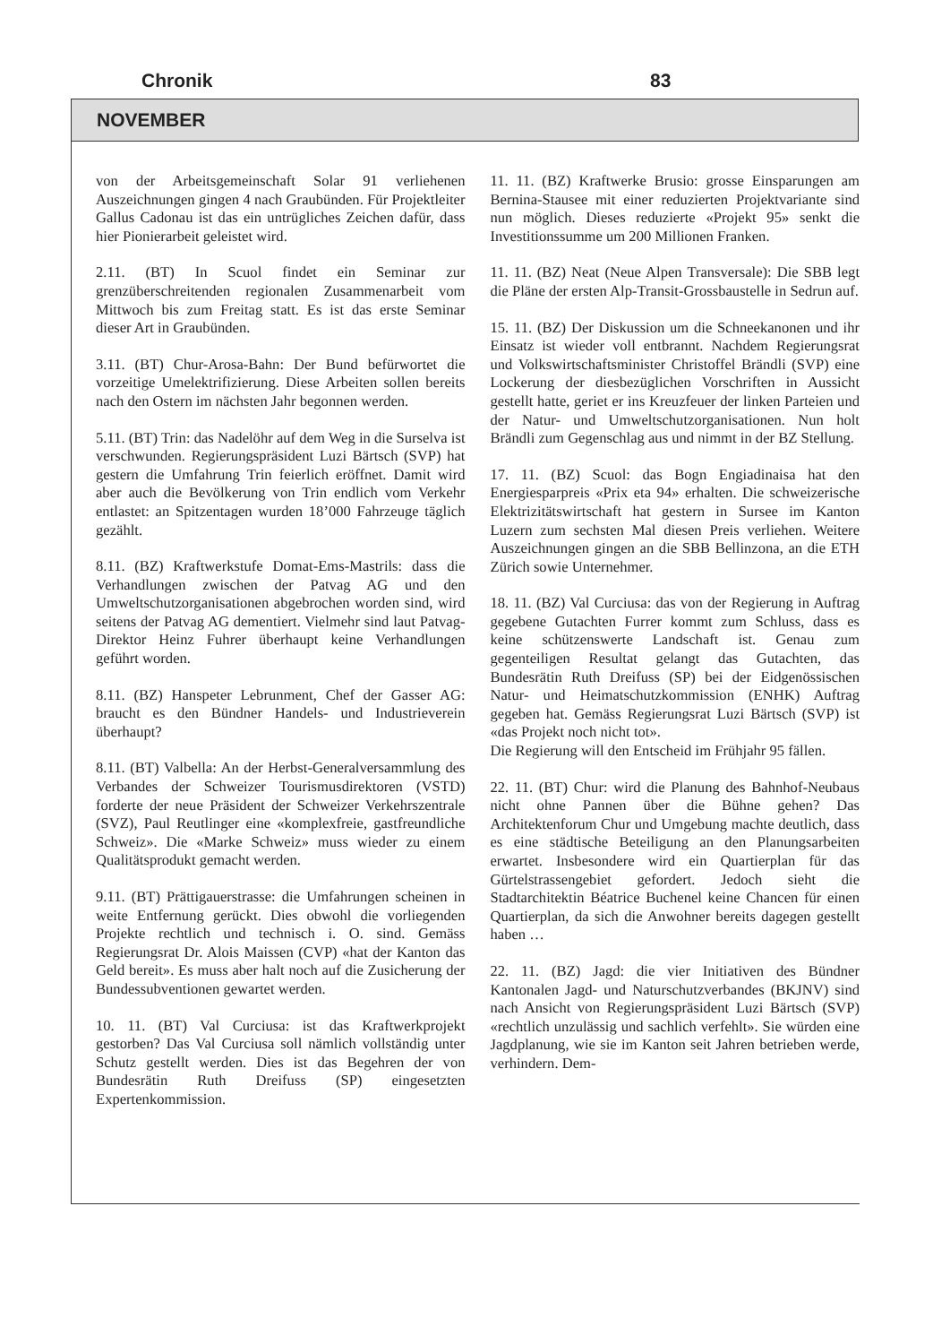Chronik 83
NOVEMBER
von der Arbeitsgemeinschaft Solar 91 verliehenen Auszeichnungen gingen 4 nach Graubünden. Für Projektleiter Gallus Cadonau ist das ein untrügliches Zeichen dafür, dass hier Pionierarbeit geleistet wird.
2.11. (BT) In Scuol findet ein Seminar zur grenzüberschreitenden regionalen Zusammenarbeit vom Mittwoch bis zum Freitag statt. Es ist das erste Seminar dieser Art in Graubünden.
3.11. (BT) Chur-Arosa-Bahn: Der Bund befürwortet die vorzeitige Umelektrifizierung. Diese Arbeiten sollen bereits nach den Ostern im nächsten Jahr begonnen werden.
5.11. (BT) Trin: das Nadelöhr auf dem Weg in die Surselva ist verschwunden. Regierungspräsident Luzi Bärtsch (SVP) hat gestern die Umfahrung Trin feierlich eröffnet. Damit wird aber auch die Bevölkerung von Trin endlich vom Verkehr entlastet: an Spitzentagen wurden 18’000 Fahrzeuge täglich gezählt.
8.11. (BZ) Kraftwerkstufe Domat-Ems-Mastrils: dass die Verhandlungen zwischen der Patvag AG und den Umweltschutzorganisationen abgebrochen worden sind, wird seitens der Patvag AG dementiert. Vielmehr sind laut Patvag-Direktor Heinz Fuhrer überhaupt keine Verhandlungen geführt worden.
8.11. (BZ) Hanspeter Lebrunment, Chef der Gasser AG: braucht es den Bündner Handels- und Industrieverein überhaupt?
8.11. (BT) Valbella: An der Herbst-Generalversammlung des Verbandes der Schweizer Tourismusdirektoren (VSTD) forderte der neue Präsident der Schweizer Verkehrszentrale (SVZ), Paul Reutlinger eine «komplexfreie, gastfreundliche Schweiz». Die «Marke Schweiz» muss wieder zu einem Qualitätsprodukt gemacht werden.
9.11. (BT) Prättigauerstrasse: die Umfahrungen scheinen in weite Entfernung gerückt. Dies obwohl die vorliegenden Projekte rechtlich und technisch i. O. sind. Gemäss Regierungsrat Dr. Alois Maissen (CVP) «hat der Kanton das Geld bereit». Es muss aber halt noch auf die Zusicherung der Bundessubventionen gewartet werden.
10. 11. (BT) Val Curciusa: ist das Kraftwerkprojekt gestorben? Das Val Curciusa soll nämlich vollständig unter Schutz gestellt werden. Dies ist das Begehren der von Bundesrätin Ruth Dreifuss (SP) eingesetzten Expertenkommission.
11. 11. (BZ) Kraftwerke Brusio: grosse Einsparungen am Bernina-Stausee mit einer reduzierten Projektvariante sind nun möglich. Dieses reduzierte «Projekt 95» senkt die Investitionssumme um 200 Millionen Franken.
11. 11. (BZ) Neat (Neue Alpen Transversale): Die SBB legt die Pläne der ersten Alp-Transit-Grossbaustelle in Sedrun auf.
15. 11. (BZ) Der Diskussion um die Schneekanonen und ihr Einsatz ist wieder voll entbrannt. Nachdem Regierungsrat und Volkswirtschaftsminister Christoffel Brändli (SVP) eine Lockerung der diesbezüglichen Vorschriften in Aussicht gestellt hatte, geriet er ins Kreuzfeuer der linken Parteien und der Natur- und Umweltschutzorganisationen. Nun holt Brändli zum Gegenschlag aus und nimmt in der BZ Stellung.
17. 11. (BZ) Scuol: das Bogn Engiadinaisa hat den Energiesparpreis «Prix eta 94» erhalten. Die schweizerische Elektrizitätswirtschaft hat gestern in Sursee im Kanton Luzern zum sechsten Mal diesen Preis verliehen. Weitere Auszeichnungen gingen an die SBB Bellinzona, an die ETH Zürich sowie Unternehmer.
18. 11. (BZ) Val Curciusa: das von der Regierung in Auftrag gegebene Gutachten Furrer kommt zum Schluss, dass es keine schützenswerte Landschaft ist. Genau zum gegenteiligen Resultat gelangt das Gutachten, das Bundesrätin Ruth Dreifuss (SP) bei der Eidgenössischen Natur- und Heimatschutzkommission (ENHK) Auftrag gegeben hat. Gemäss Regierungsrat Luzi Bärtsch (SVP) ist «das Projekt noch nicht tot».
Die Regierung will den Entscheid im Frühjahr 95 fällen.
22. 11. (BT) Chur: wird die Planung des Bahnhof-Neubaus nicht ohne Pannen über die Bühne gehen? Das Architektenforum Chur und Umgebung machte deutlich, dass es eine städtische Beteiligung an den Planungsarbeiten erwartet. Insbesondere wird ein Quartierplan für das Gürtelstrassengebiet gefordert. Jedoch sieht die Stadtarchitektin Béatrice Buchenel keine Chancen für einen Quartierplan, da sich die Anwohner bereits dagegen gestellt haben …
22. 11. (BZ) Jagd: die vier Initiativen des Bündner Kantonalen Jagd- und Naturschutzverbandes (BKJNV) sind nach Ansicht von Regierungspräsident Luzi Bärtsch (SVP) «rechtlich unzulässig und sachlich verfehlt». Sie würden eine Jagdplanung, wie sie im Kanton seit Jahren betrieben werde, verhindern. Dem-